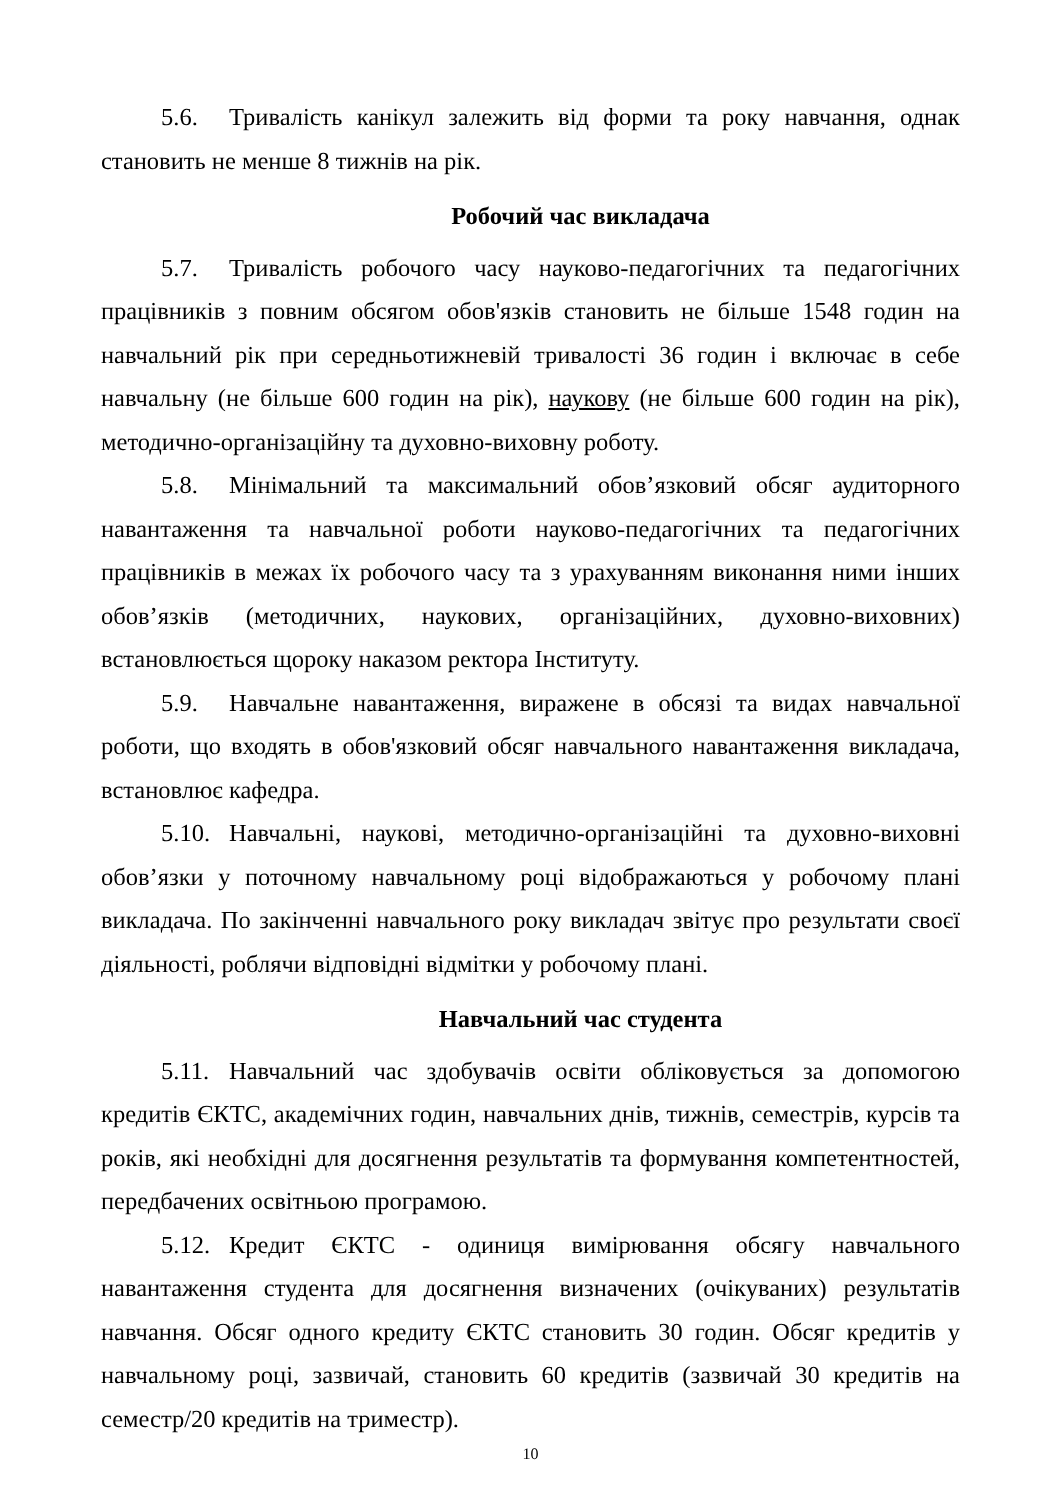5.6. Тривалість канікул залежить від форми та року навчання, однак становить не менше 8 тижнів на рік.
Робочий час викладача
5.7. Тривалість робочого часу науково-педагогічних та педагогічних працівників з повним обсягом обов'язків становить не більше 1548 годин на навчальний рік при середньотижневій тривалості 36 годин і включає в себе навчальну (не більше 600 годин на рік), наукову (не більше 600 годин на рік), методично-організаційну та духовно-виховну роботу.
5.8. Мінімальний та максимальний обов’язковий обсяг аудиторного навантаження та навчальної роботи науково-педагогічних та педагогічних працівників в межах їх робочого часу та з урахуванням виконання ними інших обов’язків (методичних, наукових, організаційних, духовно-виховних) встановлюється щороку наказом ректора Інституту.
5.9. Навчальне навантаження, виражене в обсязі та видах навчальної роботи, що входять в обов'язковий обсяг навчального навантаження викладача, встановлює кафедра.
5.10. Навчальні, наукові, методично-організаційні та духовно-виховні обов’язки у поточному навчальному році відображаються у робочому плані викладача. По закінченні навчального року викладач звітує про результати своєї діяльності, роблячи відповідні відмітки у робочому плані.
Навчальний час студента
5.11. Навчальний час здобувачів освіти обліковується за допомогою кредитів ЄКТС, академічних годин, навчальних днів, тижнів, семестрів, курсів та років, які необхідні для досягнення результатів та формування компетентностей, передбачених освітньою програмою.
5.12. Кредит ЄКТС - одиниця вимірювання обсягу навчального навантаження студента для досягнення визначених (очікуваних) результатів навчання. Обсяг одного кредиту ЄКТС становить 30 годин. Обсяг кредитів у навчальному році, зазвичай, становить 60 кредитів (зазвичай 30 кредитів на семестр/20 кредитів на триместр).
10